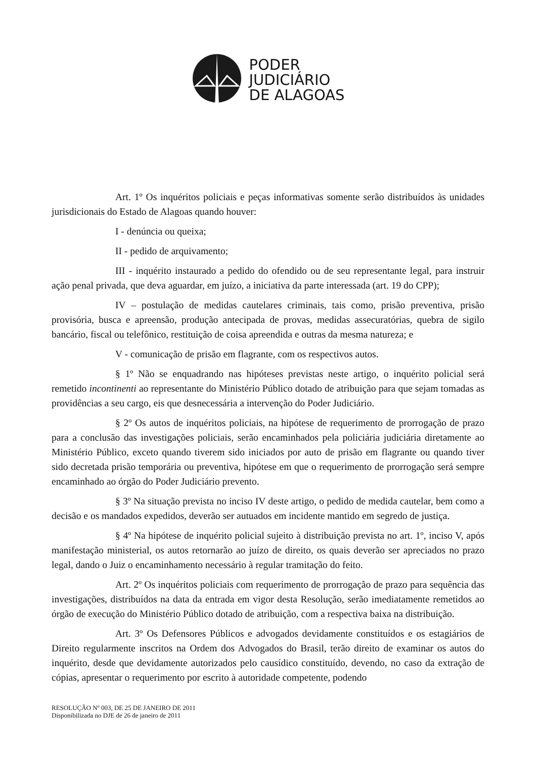PODER
JUDICIÁRIO
DE ALAGOAS
Art. 1º Os inquéritos policiais e peças informativas somente serão distribuídos às unidades jurisdicionais do Estado de Alagoas quando houver:
I - denúncia ou queixa;
II - pedido de arquivamento;
III - inquérito instaurado a pedido do ofendido ou de seu representante legal, para instruir ação penal privada, que deva aguardar, em juízo, a iniciativa da parte interessada (art. 19 do CPP);
IV – postulação de medidas cautelares criminais, tais como, prisão preventiva, prisão provisória, busca e apreensão, produção antecipada de provas, medidas assecuratórias, quebra de sigilo bancário, fiscal ou telefônico, restituição de coisa apreendida e outras da mesma natureza; e
V - comunicação de prisão em flagrante, com os respectivos autos.
§ 1º Não se enquadrando nas hipóteses previstas neste artigo, o inquérito policial será remetido incontinenti ao representante do Ministério Público dotado de atribuição para que sejam tomadas as providências a seu cargo, eis que desnecessária a intervenção do Poder Judiciário.
§ 2º Os autos de inquéritos policiais, na hipótese de requerimento de prorrogação de prazo para a conclusão das investigações policiais, serão encaminhados pela policiária judiciária diretamente ao Ministério Público, exceto quando tiverem sido iniciados por auto de prisão em flagrante ou quando tiver sido decretada prisão temporária ou preventiva, hipótese em que o requerimento de prorrogação será sempre encaminhado ao órgão do Poder Judiciário prevento.
§ 3º Na situação prevista no inciso IV deste artigo, o pedido de medida cautelar, bem como a decisão e os mandados expedidos, deverão ser autuados em incidente mantido em segredo de justiça.
§ 4º Na hipótese de inquérito policial sujeito à distribuição prevista no art. 1º, inciso V, após manifestação ministerial, os autos retornarão ao juízo de direito, os quais deverão ser apreciados no prazo legal, dando o Juiz o encaminhamento necessário à regular tramitação do feito.
Art. 2º Os inquéritos policiais com requerimento de prorrogação de prazo para sequência das investigações, distribuídos na data da entrada em vigor desta Resolução, serão imediatamente remetidos ao órgão de execução do Ministério Público dotado de atribuição, com a respectiva baixa na distribuição.
Art. 3º Os Defensores Públicos e advogados devidamente constituídos e os estagiários de Direito regularmente inscritos na Ordem dos Advogados do Brasil, terão direito de examinar os autos do inquérito, desde que devidamente autorizados pelo causídico constituído, devendo, no caso da extração de cópias, apresentar o requerimento por escrito à autoridade competente, podendo
RESOLUÇÃO Nº 003, DE 25 DE JANEIRO DE 2011
Disponibilizada no DJE de 26 de janeiro de 2011